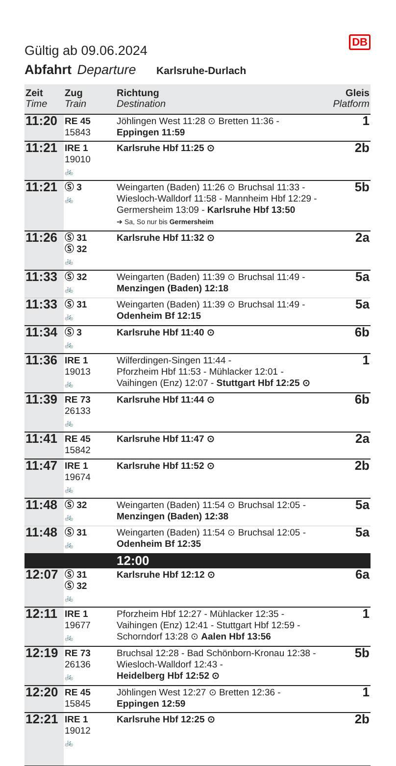DB
Gültig ab 09.06.2024
Abfahrt Departure Karlsruhe-Durlach
| Zeit Time | Zug Train | Richtung Destination | Gleis Platform |
| --- | --- | --- | --- |
| 11:20 | RE 45 15843 | Jöhlingen West 11:28 ⊙ Bretten 11:36 - Eppingen 11:59 | 1 |
| 11:21 | IRE 1 19010 🚲 | Karlsruhe Hbf 11:25 ⊙ | 2b |
| 11:21 | Ⓢ 3 🚲 | Weingarten (Baden) 11:26 ⊙ Bruchsal 11:33 - Wiesloch-Walldorf 11:58 - Mannheim Hbf 12:29 - Germersheim 13:09 - Karlsruhe Hbf 13:50 ➔ Sa, So nur bis Germersheim | 5b |
| 11:26 | Ⓢ 31 Ⓢ 32 🚲 | Karlsruhe Hbf 11:32 ⊙ | 2a |
| 11:33 | Ⓢ 32 🚲 | Weingarten (Baden) 11:39 ⊙ Bruchsal 11:49 - Menzingen (Baden) 12:18 | 5a |
| 11:33 | Ⓢ 31 🚲 | Weingarten (Baden) 11:39 ⊙ Bruchsal 11:49 - Odenheim Bf 12:15 | 5a |
| 11:34 | Ⓢ 3 🚲 | Karlsruhe Hbf 11:40 ⊙ | 6b |
| 11:36 | IRE 1 19013 🚲 | Wilferdingen-Singen 11:44 - Pforzheim Hbf 11:53 - Mühlacker 12:01 - Vaihingen (Enz) 12:07 - Stuttgart Hbf 12:25 ⊙ | 1 |
| 11:39 | RE 73 26133 🚲 | Karlsruhe Hbf 11:44 ⊙ | 6b |
| 11:41 | RE 45 15842 | Karlsruhe Hbf 11:47 ⊙ | 2a |
| 11:47 | IRE 1 19674 🚲 | Karlsruhe Hbf 11:52 ⊙ | 2b |
| 11:48 | Ⓢ 32 🚲 | Weingarten (Baden) 11:54 ⊙ Bruchsal 12:05 - Menzingen (Baden) 12:38 | 5a |
| 11:48 | Ⓢ 31 🚲 | Weingarten (Baden) 11:54 ⊙ Bruchsal 12:05 - Odenheim Bf 12:35 | 5a |
| | | 12:00 | |
| 12:07 | Ⓢ 31 Ⓢ 32 🚲 | Karlsruhe Hbf 12:12 ⊙ | 6a |
| 12:11 | IRE 1 19677 🚲 | Pforzheim Hbf 12:27 - Mühlacker 12:35 - Vaihingen (Enz) 12:41 - Stuttgart Hbf 12:59 - Schorndorf 13:28 ⊙ Aalen Hbf 13:56 | 1 |
| 12:19 | RE 73 26136 🚲 | Bruchsal 12:28 - Bad Schönborn-Kronau 12:38 - Wiesloch-Walldorf 12:43 - Heidelberg Hbf 12:52 ⊙ | 5b |
| 12:20 | RE 45 15845 | Jöhlingen West 12:27 ⊙ Bretten 12:36 - Eppingen 12:59 | 1 |
| 12:21 | IRE 1 19012 🚲 | Karlsruhe Hbf 12:25 ⊙ | 2b |